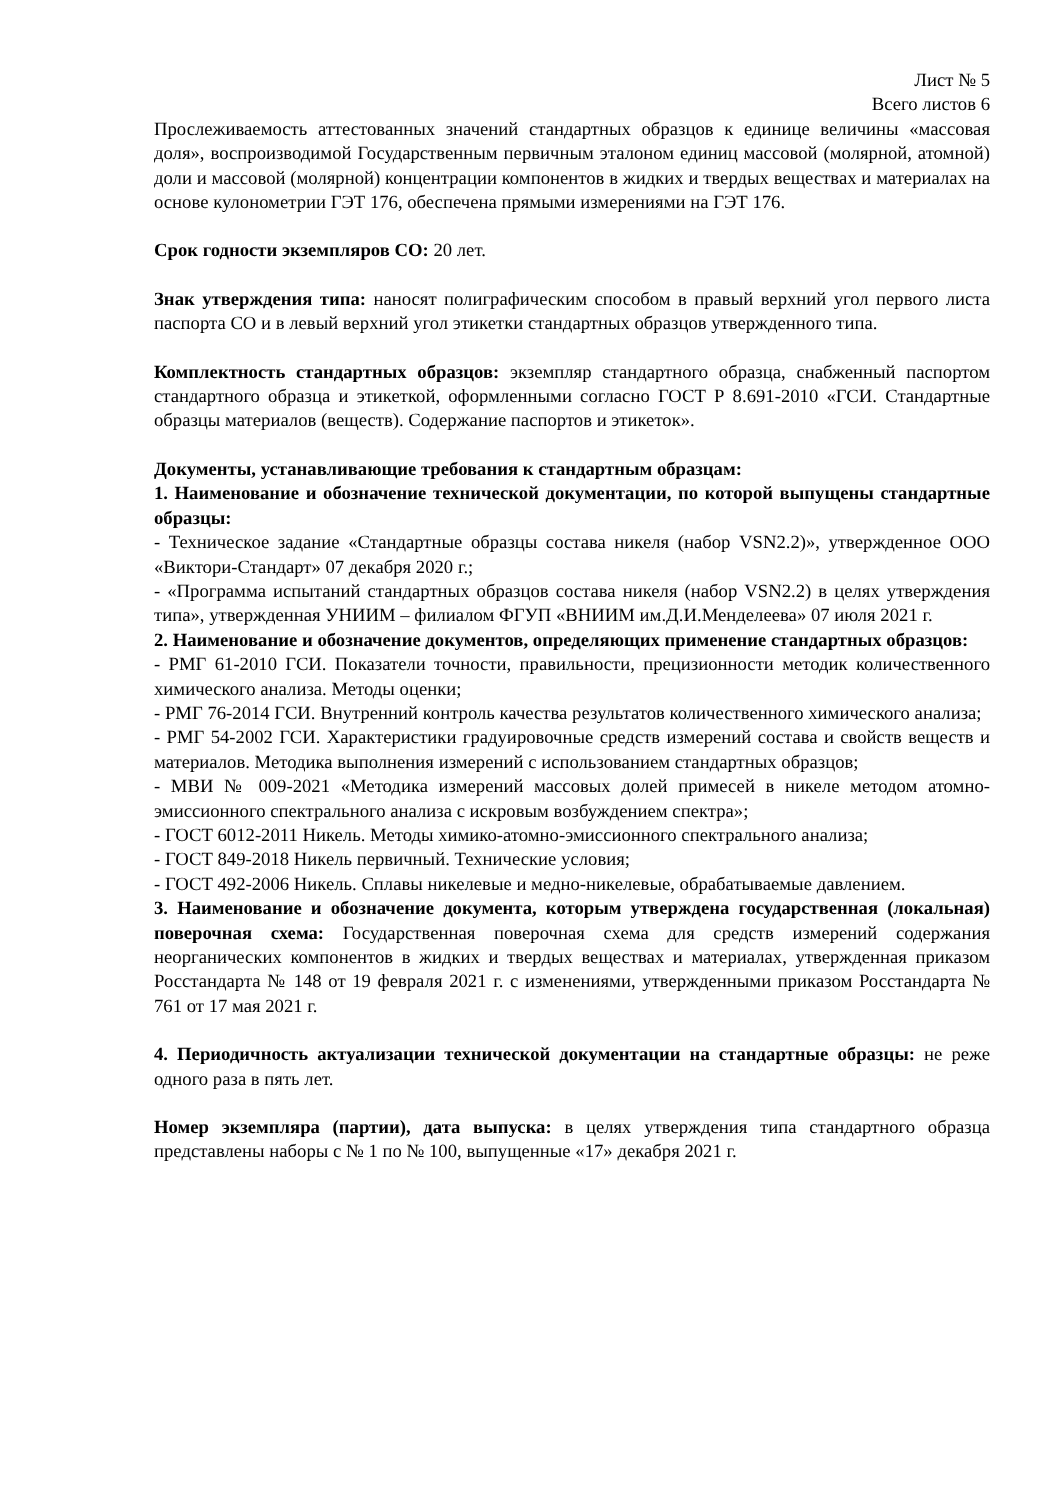Лист № 5
Всего листов 6
Прослеживаемость аттестованных значений стандартных образцов к единице величины «массовая доля», воспроизводимой Государственным первичным эталоном единиц массовой (молярной, атомной) доли и массовой (молярной) концентрации компонентов в жидких и твердых веществах и материалах на основе кулонометрии ГЭТ 176, обеспечена прямыми измерениями на ГЭТ 176.
Срок годности экземпляров СО: 20 лет.
Знак утверждения типа: наносят полиграфическим способом в правый верхний угол первого листа паспорта СО и в левый верхний угол этикетки стандартных образцов утвержденного типа.
Комплектность стандартных образцов: экземпляр стандартного образца, снабженный паспортом стандартного образца и этикеткой, оформленными согласно ГОСТ Р 8.691-2010 «ГСИ. Стандартные образцы материалов (веществ). Содержание паспортов и этикеток».
Документы, устанавливающие требования к стандартным образцам:
1. Наименование и обозначение технической документации, по которой выпущены стандартные образцы:
- Техническое задание «Стандартные образцы состава никеля (набор VSN2.2)», утвержденное ООО «Виктори-Стандарт» 07 декабря 2020 г.;
- «Программа испытаний стандартных образцов состава никеля (набор VSN2.2) в целях утверждения типа», утвержденная УНИИМ – филиалом ФГУП «ВНИИМ им.Д.И.Менделеева» 07 июля 2021 г.
2. Наименование и обозначение документов, определяющих применение стандартных образцов:
- РМГ 61-2010 ГСИ. Показатели точности, правильности, прецизионности методик количественного химического анализа. Методы оценки;
- РМГ 76-2014 ГСИ. Внутренний контроль качества результатов количественного химического анализа;
- РМГ 54-2002 ГСИ. Характеристики градуировочные средств измерений состава и свойств веществ и материалов. Методика выполнения измерений с использованием стандартных образцов;
- МВИ № 009-2021 «Методика измерений массовых долей примесей в никеле методом атомно-эмиссионного спектрального анализа с искровым возбуждением спектра»;
- ГОСТ 6012-2011 Никель. Методы химико-атомно-эмиссионного спектрального анализа;
- ГОСТ 849-2018 Никель первичный. Технические условия;
- ГОСТ 492-2006 Никель. Сплавы никелевые и медно-никелевые, обрабатываемые давлением.
3. Наименование и обозначение документа, которым утверждена государственная (локальная) поверочная схема: Государственная поверочная схема для средств измерений содержания неорганических компонентов в жидких и твердых веществах и материалах, утвержденная приказом Росстандарта № 148 от 19 февраля 2021 г. с изменениями, утвержденными приказом Росстандарта № 761 от 17 мая 2021 г.
4. Периодичность актуализации технической документации на стандартные образцы: не реже одного раза в пять лет.
Номер экземпляра (партии), дата выпуска: в целях утверждения типа стандартного образца представлены наборы с № 1 по № 100, выпущенные «17» декабря 2021 г.